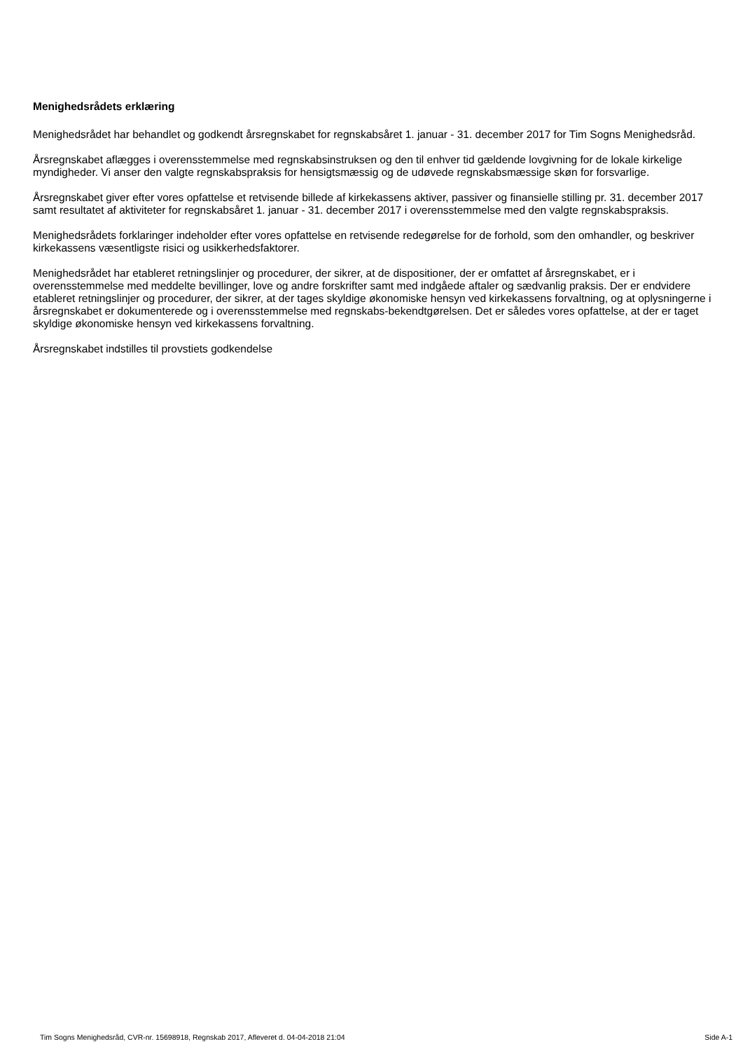Menighedsrådets erklæring
Menighedsrådet har behandlet og godkendt årsregnskabet for regnskabsåret 1. januar - 31. december 2017 for Tim Sogns Menighedsråd.
Årsregnskabet aflægges i overensstemmelse med regnskabsinstruksen og den til enhver tid gældende lovgivning for de lokale kirkelige myndigheder. Vi anser den valgte regnskabspraksis for hensigtsmæssig og de udøvede regnskabsmæssige skøn for forsvarlige.
Årsregnskabet giver efter vores opfattelse et retvisende billede af kirkekassens aktiver, passiver og finansielle stilling pr. 31. december 2017 samt resultatet af aktiviteter for regnskabsåret 1. januar - 31. december 2017 i overensstemmelse med den valgte regnskabspraksis.
Menighedsrådets forklaringer indeholder efter vores opfattelse en retvisende redegørelse for de forhold, som den omhandler, og beskriver kirkekassens væsentligste risici og usikkerhedsfaktorer.
Menighedsrådet har etableret retningslinjer og procedurer, der sikrer, at de dispositioner, der er omfattet af årsregnskabet, er i overensstemmelse med meddelte bevillinger, love og andre forskrifter samt med indgåede aftaler og sædvanlig praksis. Der er endvidere etableret retningslinjer og procedurer, der sikrer, at der tages skyldige økonomiske hensyn ved kirkekassens forvaltning, og at oplysningerne i årsregnskabet er dokumenterede og i overensstemmelse med regnskabs-bekendtgørelsen. Det er således vores opfattelse, at der er taget skyldige økonomiske hensyn ved kirkekassens forvaltning.
Årsregnskabet indstilles til provstiets godkendelse
Tim Sogns Menighedsråd, CVR-nr. 15698918, Regnskab 2017, Afleveret d. 04-04-2018 21:04 Side A-1